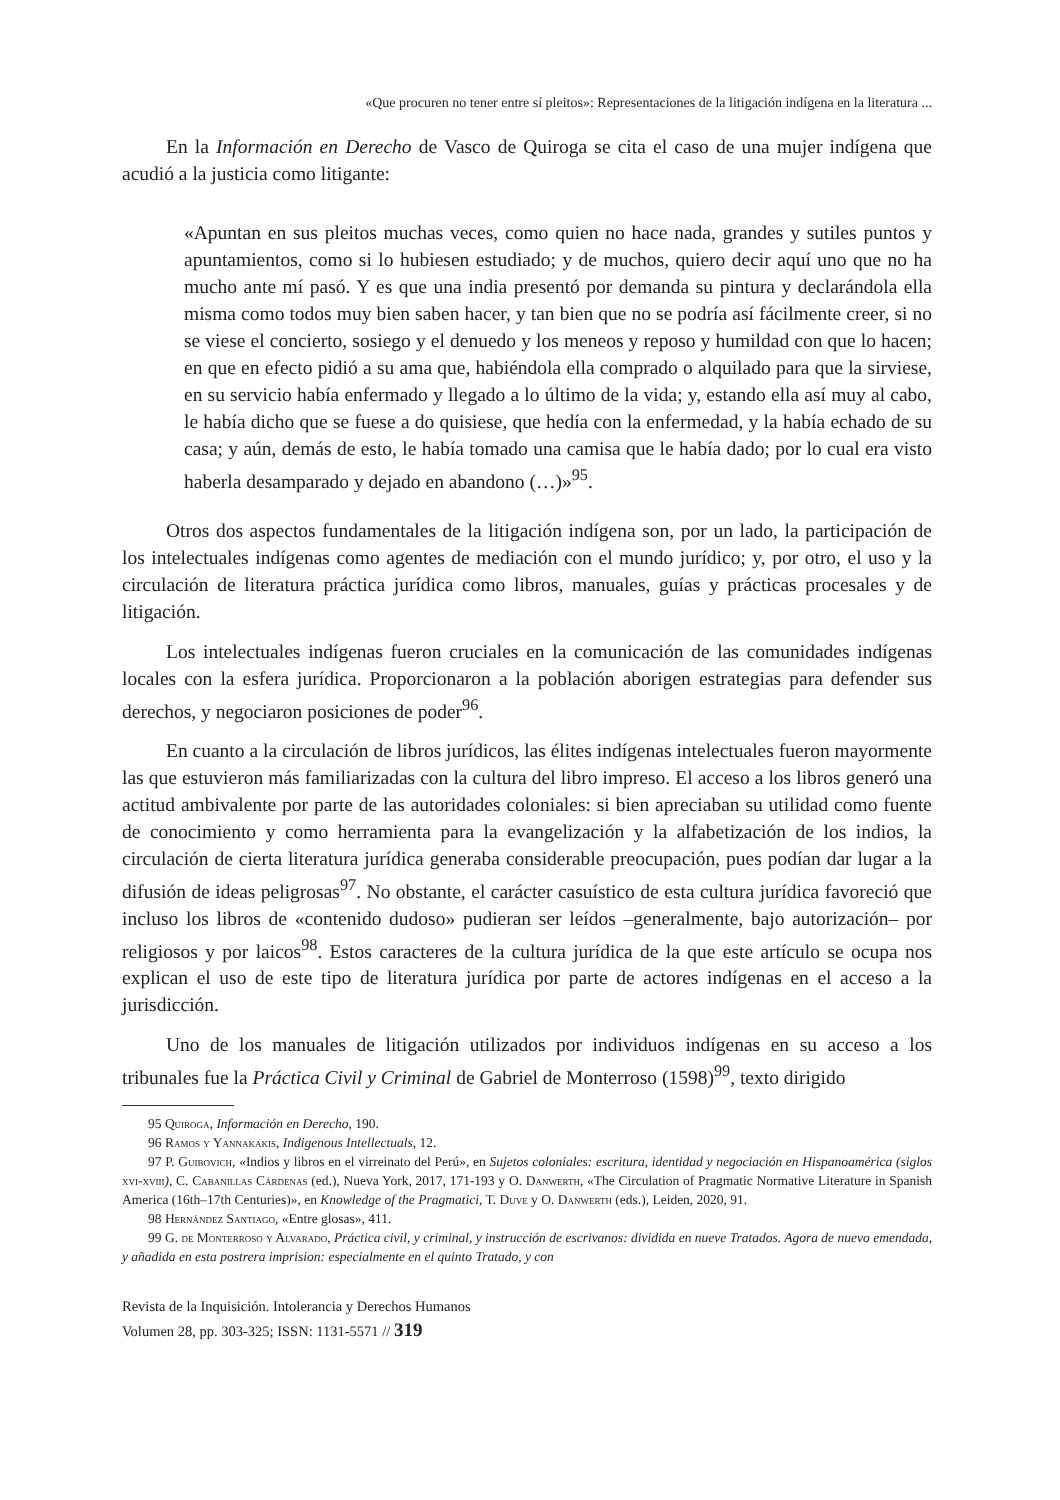«Que procuren no tener entre sí pleitos»: Representaciones de la litigación indígena en la literatura ...
En la Información en Derecho de Vasco de Quiroga se cita el caso de una mujer indígena que acudió a la justicia como litigante:
«Apuntan en sus pleitos muchas veces, como quien no hace nada, grandes y sutiles puntos y apuntamientos, como si lo hubiesen estudiado; y de muchos, quiero decir aquí uno que no ha mucho ante mí pasó. Y es que una india presentó por demanda su pintura y declarándola ella misma como todos muy bien saben hacer, y tan bien que no se podría así fácilmente creer, si no se viese el concierto, sosiego y el denuedo y los meneos y reposo y humildad con que lo hacen; en que en efecto pidió a su ama que, habiéndola ella comprado o alquilado para que la sirviese, en su servicio había enfermado y llegado a lo último de la vida; y, estando ella así muy al cabo, le había dicho que se fuese a do quisiese, que hedía con la enfermedad, y la había echado de su casa; y aún, demás de esto, le había tomado una camisa que le había dado; por lo cual era visto haberla desamparado y dejado en abandono (…)»<sup>95</sup>.
Otros dos aspectos fundamentales de la litigación indígena son, por un lado, la participación de los intelectuales indígenas como agentes de mediación con el mundo jurídico; y, por otro, el uso y la circulación de literatura práctica jurídica como libros, manuales, guías y prácticas procesales y de litigación.
Los intelectuales indígenas fueron cruciales en la comunicación de las comunidades indígenas locales con la esfera jurídica. Proporcionaron a la población aborigen estrategias para defender sus derechos, y negociaron posiciones de poder<sup>96</sup>.
En cuanto a la circulación de libros jurídicos, las élites indígenas intelectuales fueron mayormente las que estuvieron más familiarizadas con la cultura del libro impreso. El acceso a los libros generó una actitud ambivalente por parte de las autoridades coloniales: si bien apreciaban su utilidad como fuente de conocimiento y como herramienta para la evangelización y la alfabetización de los indios, la circulación de cierta literatura jurídica generaba considerable preocupación, pues podían dar lugar a la difusión de ideas peligrosas<sup>97</sup>. No obstante, el carácter casuístico de esta cultura jurídica favoreció que incluso los libros de «contenido dudoso» pudieran ser leídos –generalmente, bajo autorización– por religiosos y por laicos<sup>98</sup>. Estos caracteres de la cultura jurídica de la que este artículo se ocupa nos explican el uso de este tipo de literatura jurídica por parte de actores indígenas en el acceso a la jurisdicción.
Uno de los manuales de litigación utilizados por individuos indígenas en su acceso a los tribunales fue la Práctica Civil y Criminal de Gabriel de Monterroso (1598)<sup>99</sup>, texto dirigido
95 Quiroga, Información en Derecho, 190.
96 Ramos y Yannakakis, Indigenous Intellectuals, 12.
97 P. Guibovich, «Indios y libros en el virreinato del Perú», en Sujetos coloniales: escritura, identidad y negociación en Hispanoamérica (siglos xvi-xviii), C. Cabanillas Cárdenas (ed.), Nueva York, 2017, 171-193 y O. Danwerth, «The Circulation of Pragmatic Normative Literature in Spanish America (16th–17th Centuries)», en Knowledge of the Pragmatici, T. Duve y O. Danwerth (eds.), Leiden, 2020, 91.
98 Hernández Santiago, «Entre glosas», 411.
99 G. de Monterroso y Alvarado, Práctica civil, y criminal, y instrucción de escrivanos: dividida en nueve Tratados. Agora de nuevo emendada, y añadida en esta postrera imprision: especialmente en el quinto Tratado, y con
Revista de la Inquisición. Intolerancia y Derechos Humanos
Volumen 28, pp. 303-325; ISSN: 1131-5571 // 319